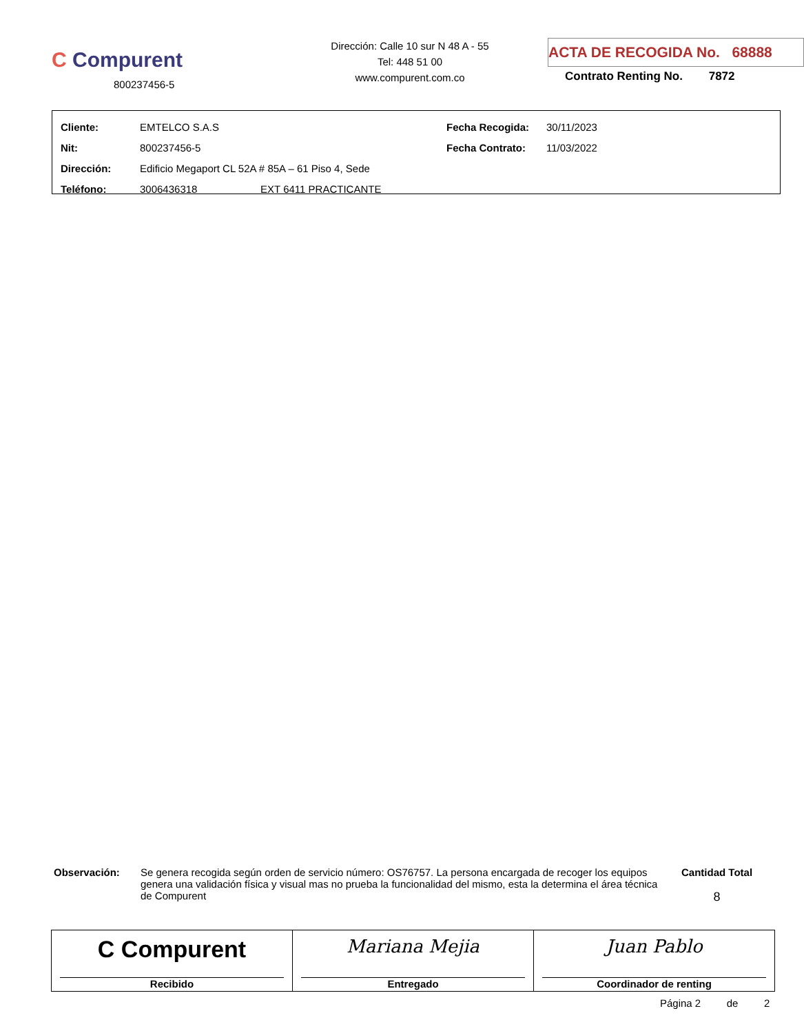C Compurent
800237456-5
Dirección: Calle 10 sur N 48 A - 55
Tel: 448 51 00
www.compurent.com.co
ACTA DE RECOGIDA No. 68888
Contrato Renting No. 7872
| Cliente: | EMTELCO S.A.S | Fecha Recogida: | 30/11/2023 |
| Nit: | 800237456-5 | Fecha Contrato: | 11/03/2022 |
| Dirección: | Edificio Megaport CL 52A # 85A – 61 Piso 4, Sede | | |
| Teléfono: | 3006436318 EXT 6411 PRACTICANTE | | |
Observación: Se genera recogida según orden de servicio número: OS76757. La persona encargada de recoger los equipos genera una validación física y visual mas no prueba la funcionalidad del mismo, esta la determina el área técnica de Compurent
Cantidad Total
8
| C Compurent Recibido | Mariana Mejia Entregado | Juan Pablo Coordinador de renting |
Página 2 de 2